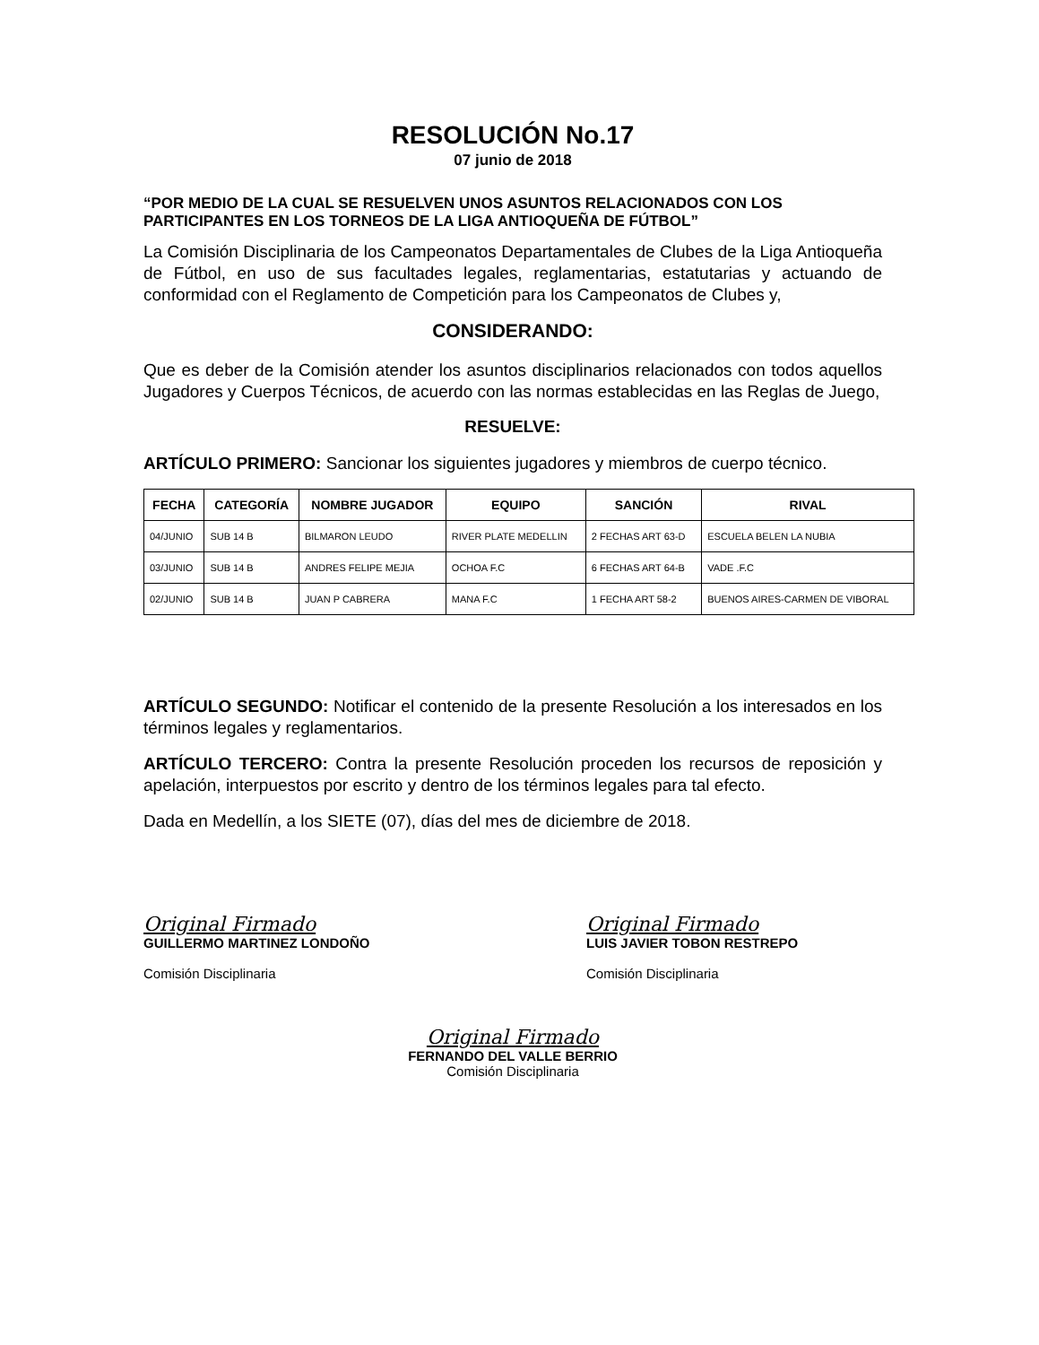RESOLUCIÓN No.17
07 junio de 2018
“POR MEDIO DE LA CUAL SE RESUELVEN UNOS ASUNTOS RELACIONADOS CON LOS PARTICIPANTES EN LOS TORNEOS DE LA LIGA ANTIOQUEÑA DE FÚTBOL”
La Comisión Disciplinaria de los Campeonatos Departamentales de Clubes de la Liga Antioqueña de Fútbol, en uso de sus facultades legales, reglamentarias, estatutarias y actuando de conformidad con el Reglamento de Competición para los Campeonatos de Clubes y,
CONSIDERANDO:
Que es deber de la Comisión atender los asuntos disciplinarios relacionados con todos aquellos Jugadores y Cuerpos Técnicos, de acuerdo con las normas establecidas en las Reglas de Juego,
RESUELVE:
ARTÍCULO PRIMERO: Sancionar los siguientes jugadores y miembros de cuerpo técnico.
| FECHA | CATEGORÍA | NOMBRE JUGADOR | EQUIPO | SANCIÓN | RIVAL |
| --- | --- | --- | --- | --- | --- |
| 04/JUNIO | SUB 14 B | BILMARON LEUDO | RIVER PLATE MEDELLIN | 2 FECHAS ART 63-D | ESCUELA BELEN LA NUBIA |
| 03/JUNIO | SUB 14 B | ANDRES FELIPE MEJIA | OCHOA F.C | 6 FECHAS ART 64-B | VADE .F.C |
| 02/JUNIO | SUB 14 B | JUAN P CABRERA | MANA F.C | 1 FECHA ART 58-2 | BUENOS AIRES-CARMEN DE VIBORAL |
ARTÍCULO SEGUNDO: Notificar el contenido de la presente Resolución a los interesados en los términos legales y reglamentarios.
ARTÍCULO TERCERO: Contra la presente Resolución proceden los recursos de reposición y apelación, interpuestos por escrito y dentro de los términos legales para tal efecto.
Dada en Medellín, a los SIETE (07), días del mes de diciembre de 2018.
Original Firmado
GUILLERMO MARTINEZ LONDOÑO
Comisión Disciplinaria
Original Firmado
LUIS JAVIER TOBON RESTREPO
Comisión Disciplinaria
Original Firmado
FERNANDO DEL VALLE BERRIO
Comisión Disciplinaria